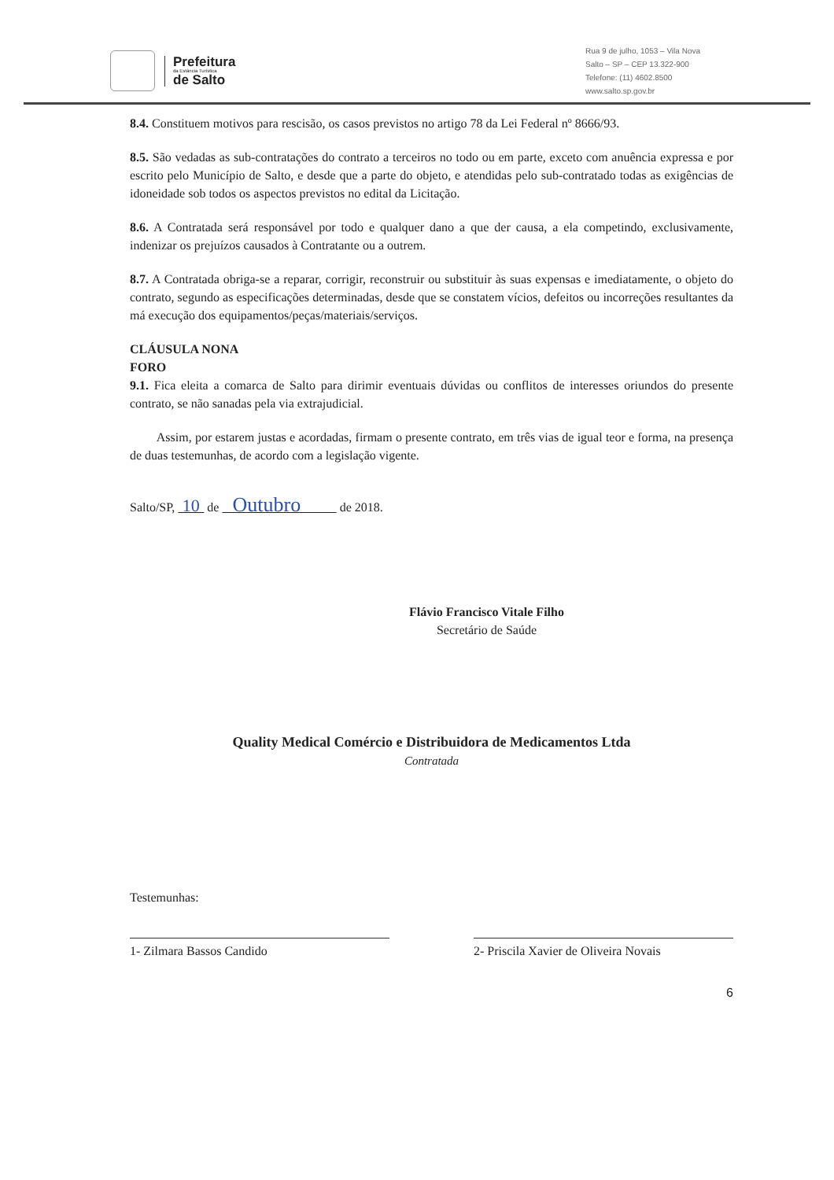Prefeitura
da Estância Turística
de Salto
Rua 9 de julho, 1053 – Vila Nova
Salto – SP – CEP 13.322-900
Telefone: (11) 4602.8500
www.salto.sp.gov.br
8.4. Constituem motivos para rescisão, os casos previstos no artigo 78 da Lei Federal nº 8666/93.
8.5. São vedadas as sub-contratações do contrato a terceiros no todo ou em parte, exceto com anuência expressa e por escrito pelo Município de Salto, e desde que a parte do objeto, e atendidas pelo sub-contratado todas as exigências de idoneidade sob todos os aspectos previstos no edital da Licitação.
8.6. A Contratada será responsável por todo e qualquer dano a que der causa, a ela competindo, exclusivamente, indenizar os prejuízos causados à Contratante ou a outrem.
8.7. A Contratada obriga-se a reparar, corrigir, reconstruir ou substituir às suas expensas e imediatamente, o objeto do contrato, segundo as especificações determinadas, desde que se constatem vícios, defeitos ou incorreções resultantes da má execução dos equipamentos/peças/materiais/serviços.
CLÁUSULA NONA
FORO
9.1. Fica eleita a comarca de Salto para dirimir eventuais dúvidas ou conflitos de interesses oriundos do presente contrato, se não sanadas pela via extrajudicial.
Assim, por estarem justas e acordadas, firmam o presente contrato, em três vias de igual teor e forma, na presença de duas testemunhas, de acordo com a legislação vigente.
Salto/SP, 10 de Outubro de 2018.
Flávio Francisco Vitale Filho
Secretário de Saúde
Quality Medical Comércio e Distribuidora de Medicamentos Ltda
Contratada
Testemunhas:
1- Zilmara Bassos Candido 2- Priscila Xavier de Oliveira Novais
6